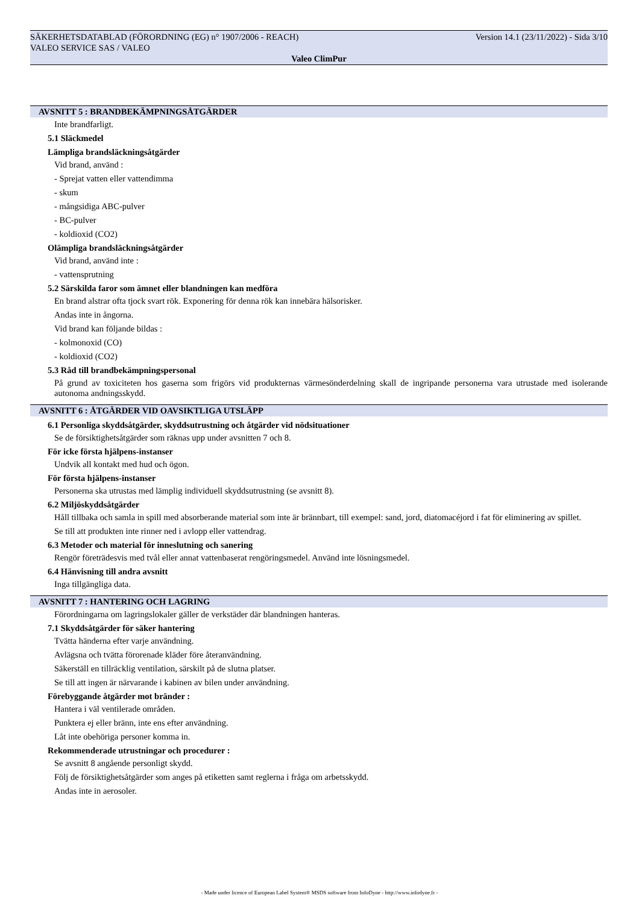Version 14.1 (23/11/2022) - Sida 3/10 SÄKERHETSDATABLAD (FÖRORDNING (EG) n° 1907/2006 - REACH)
VALEO SERVICE SAS / VALEO
Valeo ClimPur
AVSNITT 5 : BRANDBEKÄMPNINGSÅTGÄRDER
Inte brandfarligt.
5.1 Släckmedel
Lämpliga brandsläckningsåtgärder
Vid brand, använd :
- Sprejat vatten eller vattendimma
- skum
- mångsidiga ABC-pulver
- BC-pulver
- koldioxid (CO2)
Olämpliga brandsläckningsåtgärder
Vid brand, använd inte :
- vattensprutning
5.2 Särskilda faror som ämnet eller blandningen kan medföra
En brand alstrar ofta tjock svart rök. Exponering för denna rök kan innebära hälsorisker.
Andas inte in ångorna.
Vid brand kan följande bildas :
- kolmonoxid (CO)
- koldioxid (CO2)
5.3 Råd till brandbekämpningspersonal
På grund av toxiciteten hos gaserna som frigörs vid produkternas värmesönderdelning skall de ingripande personerna vara utrustade med isolerande autonoma andningsskydd.
AVSNITT 6 : ÅTGÄRDER VID OAVSIKTLIGA UTSLÄPP
6.1 Personliga skyddsåtgärder, skyddsutrustning och åtgärder vid nödsituationer
Se de försiktighetsåtgärder som räknas upp under avsnitten 7 och 8.
För icke första hjälpens-instanser
Undvik all kontakt med hud och ögon.
För första hjälpens-instanser
Personerna ska utrustas med lämplig individuell skyddsutrustning (se avsnitt 8).
6.2 Miljöskyddsåtgärder
Håll tillbaka och samla in spill med absorberande material som inte är brännbart, till exempel: sand, jord, diatomacéjord i fat för eliminering av spillet.
Se till att produkten inte rinner ned i avlopp eller vattendrag.
6.3 Metoder och material för inneslutning och sanering
Rengör företrädesvis med tvål eller annat vattenbaserat rengöringsmedel. Använd inte lösningsmedel.
6.4 Hänvisning till andra avsnitt
Inga tillgängliga data.
AVSNITT 7 : HANTERING OCH LAGRING
Förordningarna om lagringslokaler gäller de verkstäder där blandningen hanteras.
7.1 Skyddsåtgärder för säker hantering
Tvätta händerna efter varje användning.
Avlägsna och tvätta förorenade kläder före återanvändning.
Säkerställ en tillräcklig ventilation, särskilt på de slutna platser.
Se till att ingen är närvarande i kabinen av bilen under användning.
Förebyggande åtgärder mot bränder :
Hantera i väl ventilerade områden.
Punktera ej eller bränn, inte ens efter användning.
Låt inte obehöriga personer komma in.
Rekommenderade utrustningar och procedurer :
Se avsnitt 8 angående personligt skydd.
Följ de försiktighetsåtgärder som anges på etiketten samt reglerna i fråga om arbetsskydd.
Andas inte in aerosoler.
- Made under licence of European Label System® MSDS software from InfoDyne - http://www.infodyne.fr -